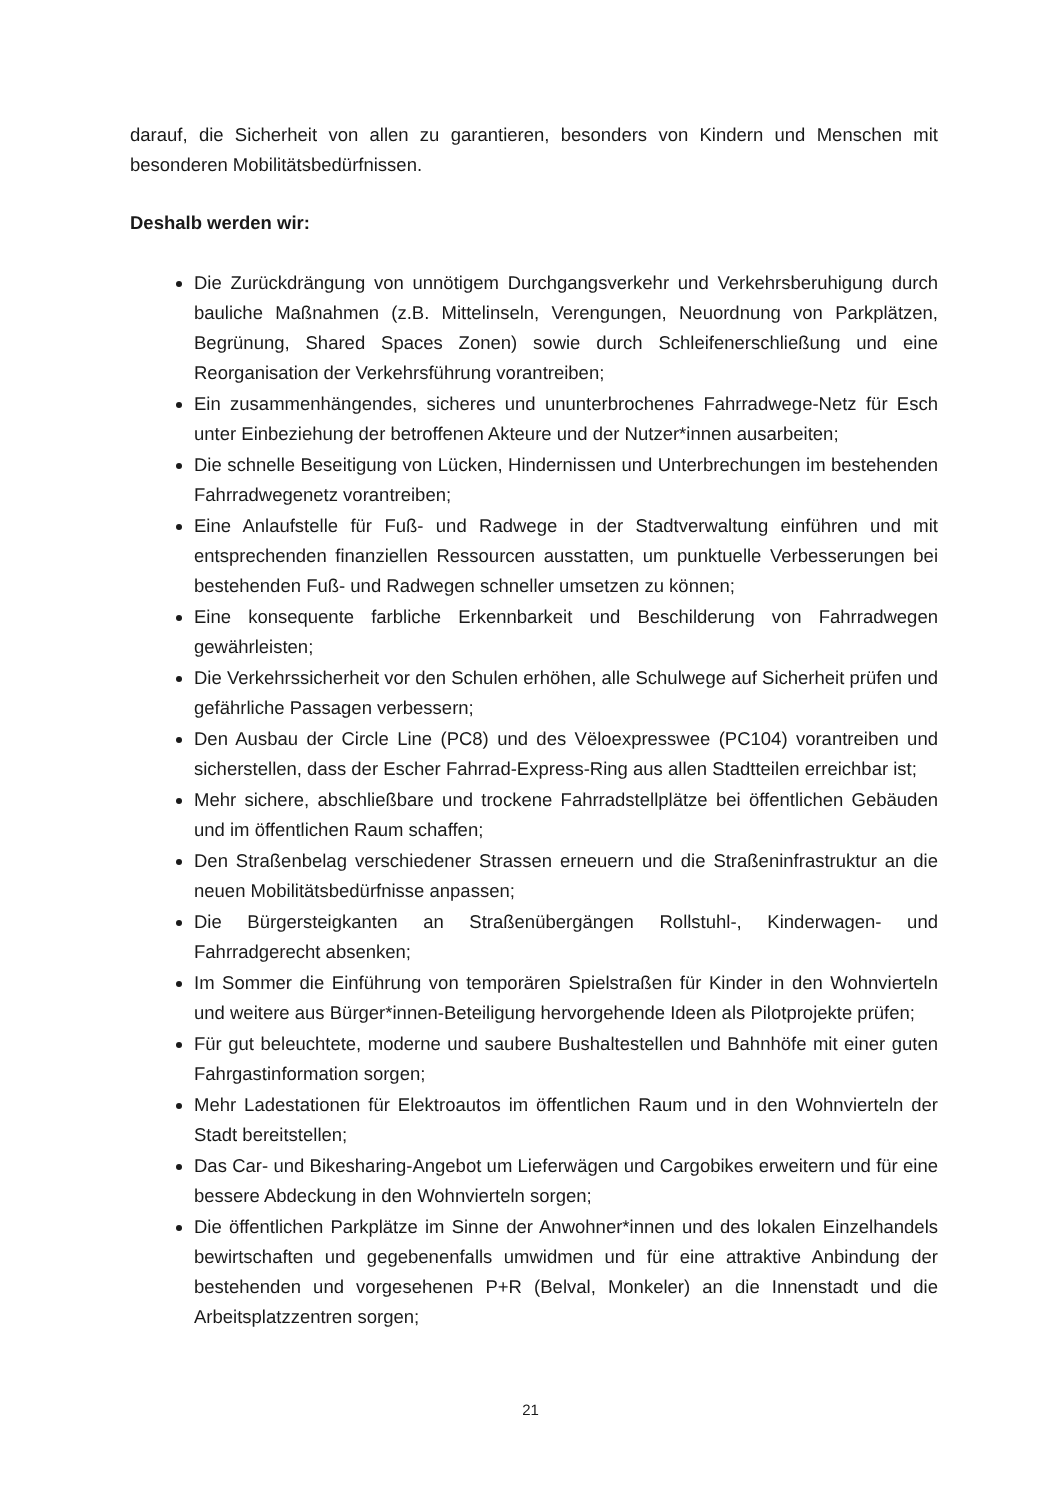darauf, die Sicherheit von allen zu garantieren, besonders von Kindern und Menschen mit besonderen Mobilitätsbedürfnissen.
Deshalb werden wir:
Die Zurückdrängung von unnötigem Durchgangsverkehr und Verkehrsberuhigung durch bauliche Maßnahmen (z.B. Mittelinseln, Verengungen, Neuordnung von Parkplätzen, Begrünung, Shared Spaces Zonen) sowie durch Schleifenerschließung und eine Reorganisation der Verkehrsführung vorantreiben;
Ein zusammenhängendes, sicheres und ununterbrochenes Fahrradwege-Netz für Esch unter Einbeziehung der betroffenen Akteure und der Nutzer*innen ausarbeiten;
Die schnelle Beseitigung von Lücken, Hindernissen und Unterbrechungen im bestehenden Fahrradwegenetz vorantreiben;
Eine Anlaufstelle für Fuß- und Radwege in der Stadtverwaltung einführen und mit entsprechenden finanziellen Ressourcen ausstatten, um punktuelle Verbesserungen bei bestehenden Fuß- und Radwegen schneller umsetzen zu können;
Eine konsequente farbliche Erkennbarkeit und Beschilderung von Fahrradwegen gewährleisten;
Die Verkehrssicherheit vor den Schulen erhöhen, alle Schulwege auf Sicherheit prüfen und gefährliche Passagen verbessern;
Den Ausbau der Circle Line (PC8) und des Vëloexpresswee (PC104) vorantreiben und sicherstellen, dass der Escher Fahrrad-Express-Ring aus allen Stadtteilen erreichbar ist;
Mehr sichere, abschließbare und trockene Fahrradstellplätze bei öffentlichen Gebäuden und im öffentlichen Raum schaffen;
Den Straßenbelag verschiedener Strassen erneuern und die Straßeninfrastruktur an die neuen Mobilitätsbedürfnisse anpassen;
Die Bürgersteigkanten an Straßenübergängen Rollstuhl-, Kinderwagen- und Fahrradgerecht absenken;
Im Sommer die Einführung von temporären Spielstraßen für Kinder in den Wohnvierteln und weitere aus Bürger*innen-Beteiligung hervorgehende Ideen als Pilotprojekte prüfen;
Für gut beleuchtete, moderne und saubere Bushaltestellen und Bahnhöfe mit einer guten Fahrgastinformation sorgen;
Mehr Ladestationen für Elektroautos im öffentlichen Raum und in den Wohnvierteln der Stadt bereitstellen;
Das Car- und Bikesharing-Angebot um Lieferwägen und Cargobikes erweitern und für eine bessere Abdeckung in den Wohnvierteln sorgen;
Die öffentlichen Parkplätze im Sinne der Anwohner*innen und des lokalen Einzelhandels bewirtschaften und gegebenenfalls umwidmen und für eine attraktive Anbindung der bestehenden und vorgesehenen P+R (Belval, Monkeler) an die Innenstadt und die Arbeitsplatzzentren sorgen;
21